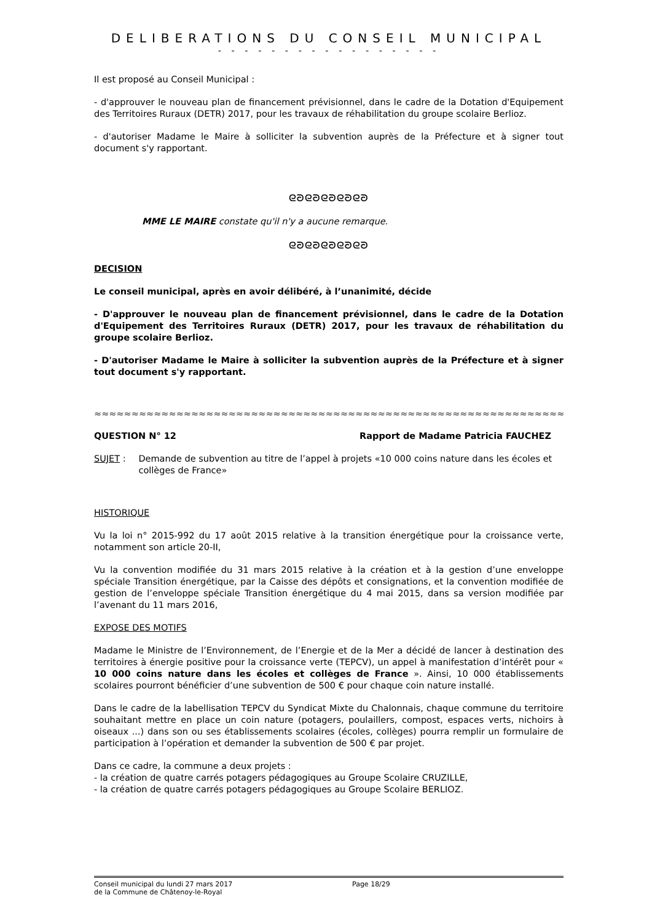DELIBERATIONS DU CONSEIL MUNICIPAL
- - - - - - - - - - - - - - - - -
Il est proposé au Conseil Municipal :
- d'approuver le nouveau plan de financement prévisionnel, dans le cadre de la Dotation d'Equipement des Territoires Ruraux (DETR) 2017, pour les travaux de réhabilitation du groupe scolaire Berlioz.
- d'autoriser Madame le Maire à solliciter la subvention auprès de la Préfecture et à signer tout document s'y rapportant.
ᘓᘐᘓᘐᘓᘐᘓᘐᘓᘐ
MME LE MAIRE constate qu'il n'y a aucune remarque.
ᘓᘐᘓᘐᘓᘐᘓᘐᘓᘐ
DECISION
Le conseil municipal, après en avoir délibéré, à l’unanimité, décide
- D'approuver le nouveau plan de financement prévisionnel, dans le cadre de la Dotation d'Equipement des Territoires Ruraux (DETR) 2017, pour les travaux de réhabilitation du groupe scolaire Berlioz.
- D'autoriser Madame le Maire à solliciter la subvention auprès de la Préfecture et à signer tout document s'y rapportant.
≈≈≈≈≈≈≈≈≈≈≈≈≈≈≈≈≈≈≈≈≈≈≈≈≈≈≈≈≈≈≈≈≈≈≈≈≈≈≈≈≈≈≈≈≈≈≈≈≈≈≈≈≈≈≈≈≈≈≈≈≈≈≈≈≈≈≈≈≈≈≈≈≈≈≈≈≈
QUESTION N° 12 Rapport de Madame Patricia FAUCHEZ
SUJET : Demande de subvention au titre de l’appel à projets «10 000 coins nature dans les écoles et collèges de France»
HISTORIQUE
Vu la loi n° 2015-992 du 17 août 2015 relative à la transition énergétique pour la croissance verte, notamment son article 20-II,
Vu la convention modifiée du 31 mars 2015 relative à la création et à la gestion d’une enveloppe spéciale Transition énergétique, par la Caisse des dépôts et consignations, et la convention modifiée de gestion de l’enveloppe spéciale Transition énergétique du 4 mai 2015, dans sa version modifiée par l’avenant du 11 mars 2016,
EXPOSE DES MOTIFS
Madame le Ministre de l’Environnement, de l’Energie et de la Mer a décidé de lancer à destination des territoires à énergie positive pour la croissance verte (TEPCV), un appel à manifestation d’intérêt pour « 10 000 coins nature dans les écoles et collèges de France ». Ainsi, 10 000 établissements scolaires pourront bénéficier d’une subvention de 500 € pour chaque coin nature installé.
Dans le cadre de la labellisation TEPCV du Syndicat Mixte du Chalonnais, chaque commune du territoire souhaitant mettre en place un coin nature (potagers, poulaillers, compost, espaces verts, nichoirs à oiseaux ...) dans son ou ses établissements scolaires (écoles, collèges) pourra remplir un formulaire de participation à l’opération et demander la subvention de 500 € par projet.
Dans ce cadre, la commune a deux projets :
- la création de quatre carrés potagers pédagogiques au Groupe Scolaire CRUZILLE,
- la création de quatre carrés potagers pédagogiques au Groupe Scolaire BERLIOZ.
Conseil municipal du lundi 27 mars 2017
de la Commune de Châtenoy-le-Royal Page 18/29